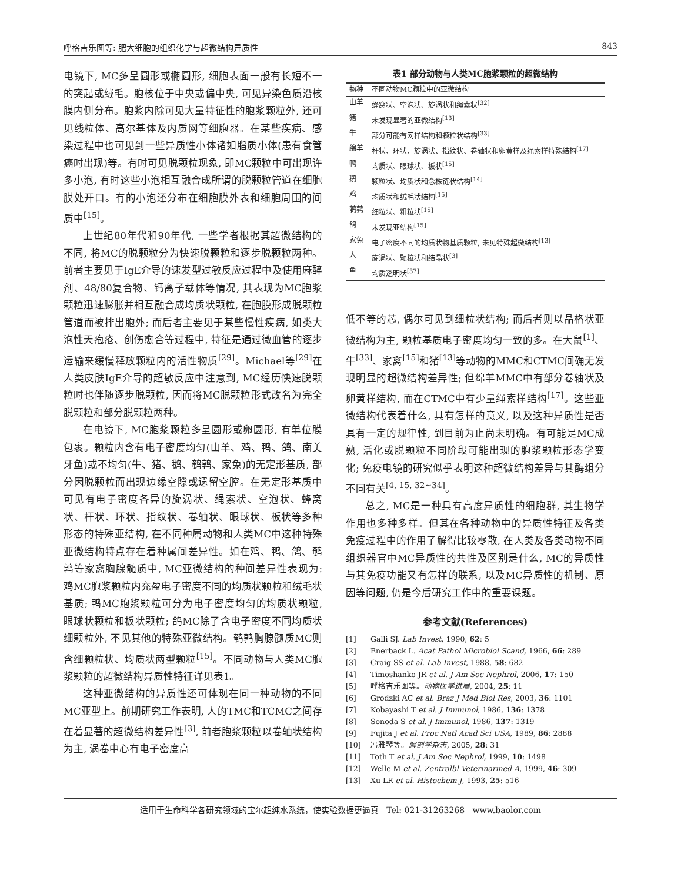呼格吉乐图等: 肥大细胞的组织化学与超微结构异质性 843
电镜下, MC多呈圆形或椭圆形, 细胞表面一般有长短不一的突起或绒毛。胞核位于中央或偏中央, 可见异染色质沿核膜内侧分布。胞浆内除可见大量特征性的胞浆颗粒外, 还可见线粒体、高尔基体及内质网等细胞器。在某些疾病、感染过程中也可见到一些异质性小体诸如脂质小体(患有食管癌时出现)等。有时可见脱颗粒现象, 即MC颗粒中可出现许多小泡, 有时这些小泡相互融合成所谓的脱颗粒管道在细胞膜处开口。有的小泡还分布在细胞膜外表和细胞周围的间质中<sup>[15]</sup>。
上世纪80年代和90年代, 一些学者根据其超微结构的不同, 将MC的脱颗粒分为快速脱颗粒和逐步脱颗粒两种。前者主要见于IgE介导的速发型过敏反应过程中及使用麻醉剂、48/80复合物、钙离子载体等情况, 其表现为MC胞浆颗粒迅速膨胀并相互融合成均质状颗粒, 在胞膜形成脱颗粒管道而被排出胞外; 而后者主要见于某些慢性疾病, 如类大泡性天疱疮、创伤愈合等过程中, 特征是通过微血管的逐步运输来缓慢释放颗粒内的活性物质<sup>[29]</sup>。Michael等<sup>[29]</sup>在人类皮肤IgE介导的超敏反应中注意到, MC经历快速脱颗粒时也伴随逐步脱颗粒, 因而将MC脱颗粒形式改名为完全脱颗粒和部分脱颗粒两种。
在电镜下, MC胞浆颗粒多呈圆形或卵圆形, 有单位膜包裹。颗粒内含有电子密度均匀(山羊、鸡、鸭、鸽、南美牙鱼)或不均匀(牛、猪、鹅、鹌鹑、家兔)的无定形基质, 部分因脱颗粒而出现边缘空隙或遗留空腔。在无定形基质中可见有电子密度各异的旋涡状、绳索状、空泡状、蜂窝状、杆状、环状、指纹状、卷轴状、眼球状、板状等多种形态的特殊亚结构, 在不同种属动物和人类MC中这种特殊亚微结构特点存在着种属间差异性。如在鸡、鸭、鸽、鹌鹑等家禽胸腺髓质中, MC亚微结构的种间差异性表现为: 鸡MC胞浆颗粒内充盈电子密度不同的均质状颗粒和绒毛状基质; 鸭MC胞浆颗粒可分为电子密度均匀的均质状颗粒, 眼球状颗粒和板状颗粒; 鸽MC除了含电子密度不同均质状细颗粒外, 不见其他的特殊亚微结构。鹌鹑胸腺髓质MC则含细颗粒状、均质状两型颗粒<sup>[15]</sup>。不同动物与人类MC胞浆颗粒的超微结构异质性特征详见表1。
这种亚微结构的异质性还可体现在同一种动物的不同MC亚型上。前期研究工作表明, 人的TMC和TCMC之间存在着显著的超微结构差异性<sup>[3]</sup>, 前者胞浆颗粒以卷轴状结构为主, 涡卷中心有电子密度高
表1 部分动物与人类MC胞浆颗粒的超微结构
| 物种 | 不同动物MC颗粒中的亚微结构 |
| --- | --- |
| 山羊 | 蜂窝状、空泡状、旋涡状和绳索状<sup>[32]</sup> |
| 猪 | 未发现显著的亚微结构<sup>[13]</sup> |
| 牛 | 部分可能有网样结构和颗粒状结构<sup>[33]</sup> |
| 绵羊 | 杆状、环状、旋涡状、指纹状、卷轴状和卵黄样及绳索样特殊结构<sup>[17]</sup> |
| 鸭 | 均质状、眼球状、板状<sup>[15]</sup> |
| 鹅 | 颗粒状、均质状和念株链状结构<sup>[14]</sup> |
| 鸡 | 均质状和绒毛状结构<sup>[15]</sup> |
| 鹌鹑 | 细粒状、粗粒状<sup>[15]</sup> |
| 鸽 | 未发现亚结构<sup>[15]</sup> |
| 家兔 | 电子密度不同的均质状物基质颗粒, 未见特殊超微结构<sup>[13]</sup> |
| 人 | 旋涡状、颗粒状和结晶状<sup>[3]</sup> |
| 鱼 | 均质透明状<sup>[37]</sup> |
低不等的芯, 偶尔可见到细粒状结构; 而后者则以晶格状亚微结构为主, 颗粒基质电子密度均匀一致的多。在大鼠<sup>[1]</sup>、牛<sup>[33]</sup>、家禽<sup>[15]</sup>和猪<sup>[13]</sup>等动物的MMC和CTMC间确无发现明显的超微结构差异性; 但绵羊MMC中有部分卷轴状及卵黄样结构, 而在CTMC中有少量绳索样结构<sup>[17]</sup>。这些亚微结构代表着什么, 具有怎样的意义, 以及这种异质性是否具有一定的规律性, 到目前为止尚未明确。有可能是MC成熟, 活化或脱颗粒不同阶段可能出现的胞浆颗粒形态学变化; 免疫电镜的研究似乎表明这种超微结构差异与其酶组分不同有关<sup>[4, 15, 32~34]</sup>。
总之, MC是一种具有高度异质性的细胞群, 其生物学作用也多种多样。但其在各种动物中的异质性特征及各类免疫过程中的作用了解得比较零散, 在人类及各类动物不同组织器官中MC异质性的共性及区别是什么, MC的异质性与其免疫功能又有怎样的联系, 以及MC异质性的机制、原因等问题, 仍是今后研究工作中的重要课题。
参考文献(References)
[1] Galli SJ. Lab Invest, 1990, 62: 5
[2] Enerback L. Acat Pathol Microbiol Scand, 1966, 66: 289
[3] Craig SS et al. Lab Invest, 1988, 58: 682
[4] Timoshanko JR et al. J Am Soc Nephrol, 2006, 17: 150
[5] 呼格吉乐图等。动物医学进展, 2004, 25: 11
[6] Grodzki AC et al. Braz J Med Biol Res, 2003, 36: 1101
[7] Kobayashi T et al. J Immunol, 1986, 136: 1378
[8] Sonoda S et al. J Immunol, 1986, 137: 1319
[9] Fujita J et al. Proc Natl Acad Sci USA, 1989, 86: 2888
[10] 冯雅琴等。解剖学杂志, 2005, 28: 31
[11] Toth T et al. J Am Soc Nephrol, 1999, 10: 1498
[12] Welle M et al. Zentralbl Veterinarmed A, 1999, 46: 309
[13] Xu LR et al. Histochem J, 1993, 25: 516
适用于生命科学各研究领域的宝尔超纯水系统，使实验数据更逼真 Tel: 021-31263268 www.baolor.com